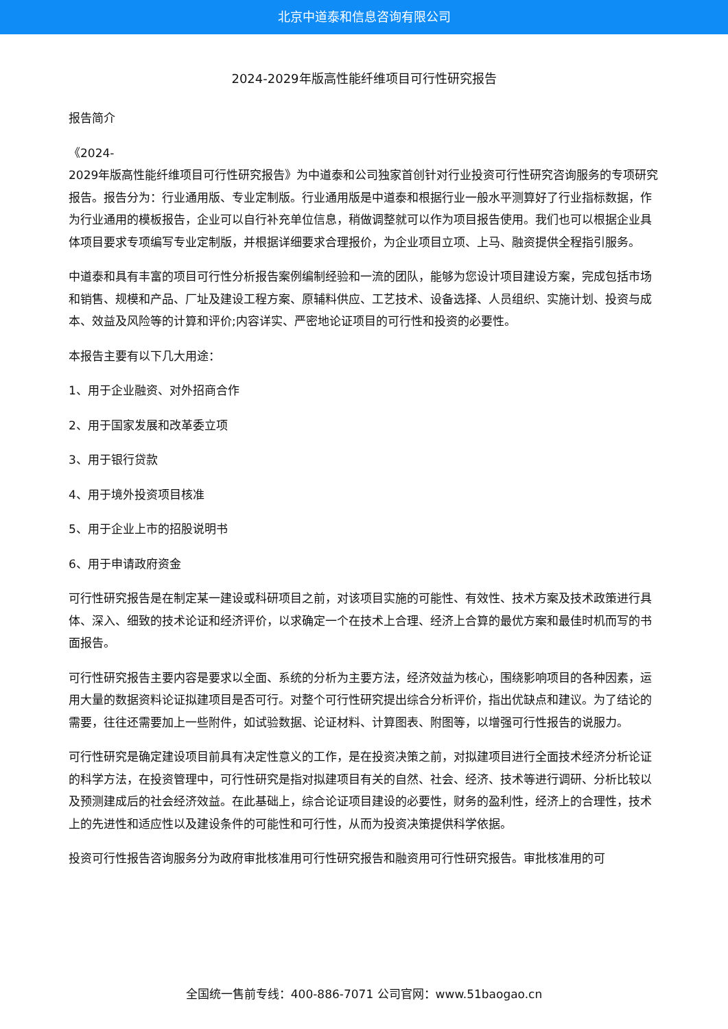北京中道泰和信息咨询有限公司
2024-2029年版高性能纤维项目可行性研究报告
报告简介
《2024-
2029年版高性能纤维项目可行性研究报告》为中道泰和公司独家首创针对行业投资可行性研究咨询服务的专项研究报告。报告分为：行业通用版、专业定制版。行业通用版是中道泰和根据行业一般水平测算好了行业指标数据，作为行业通用的模板报告，企业可以自行补充单位信息，稍做调整就可以作为项目报告使用。我们也可以根据企业具体项目要求专项编写专业定制版，并根据详细要求合理报价，为企业项目立项、上马、融资提供全程指引服务。
中道泰和具有丰富的项目可行性分析报告案例编制经验和一流的团队，能够为您设计项目建设方案，完成包括市场和销售、规模和产品、厂址及建设工程方案、原辅料供应、工艺技术、设备选择、人员组织、实施计划、投资与成本、效益及风险等的计算和评价;内容详实、严密地论证项目的可行性和投资的必要性。
本报告主要有以下几大用途：
1、用于企业融资、对外招商合作
2、用于国家发展和改革委立项
3、用于银行贷款
4、用于境外投资项目核准
5、用于企业上市的招股说明书
6、用于申请政府资金
可行性研究报告是在制定某一建设或科研项目之前，对该项目实施的可能性、有效性、技术方案及技术政策进行具体、深入、细致的技术论证和经济评价，以求确定一个在技术上合理、经济上合算的最优方案和最佳时机而写的书面报告。
可行性研究报告主要内容是要求以全面、系统的分析为主要方法，经济效益为核心，围绕影响项目的各种因素，运用大量的数据资料论证拟建项目是否可行。对整个可行性研究提出综合分析评价，指出优缺点和建议。为了结论的需要，往往还需要加上一些附件，如试验数据、论证材料、计算图表、附图等，以增强可行性报告的说服力。
可行性研究是确定建设项目前具有决定性意义的工作，是在投资决策之前，对拟建项目进行全面技术经济分析论证的科学方法，在投资管理中，可行性研究是指对拟建项目有关的自然、社会、经济、技术等进行调研、分析比较以及预测建成后的社会经济效益。在此基础上，综合论证项目建设的必要性，财务的盈利性，经济上的合理性，技术上的先进性和适应性以及建设条件的可能性和可行性，从而为投资决策提供科学依据。
投资可行性报告咨询服务分为政府审批核准用可行性研究报告和融资用可行性研究报告。审批核准用的可
全国统一售前专线：400-886-7071 公司官网：www.51baogao.cn